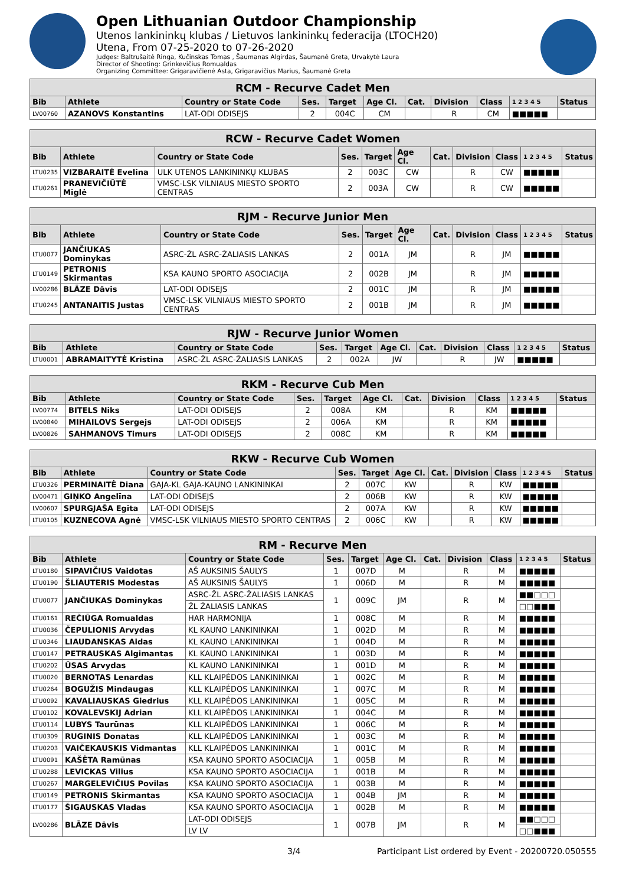Open Lithuanian Outdoor Championship
Utenos lankininkų klubas / Lietuvos lankininkų federacija (LTOCH20)
Utena, From 07-25-2020 to 07-26-2020
Judges: Baltrušaitė Ringa, Kučinskas Tomas , Šaumanas Algirdas, Šaumanė Greta, Urvakytė Laura
Director of Shooting: Grinkevičius Romualdas
Organizing Committee: Grigaravičienė Asta, Grigaravičius Marius, Šaumanė Greta
| RCM - Recurve Cadet Men | | | | | | | | | | |
| Bib | Athlete | Country or State Code | Ses. | Target | Age Cl. | Cat. | Division | Class | 1 2 3 4 5 | Status |
| LV00760 | AZANOVS Konstantins | LAT-ODI ODISEJS | 2 | 004C | CM | | R | CM | ■■■■■ | |
| RCW - Recurve Cadet Women | | | | | | | | | | |
| Bib | Athlete | Country or State Code | Ses. | Target | Age Cl. | Cat. | Division | Class | 1 2 3 4 5 | Status |
| LTU0235 | VIZBARAITĖ Evelina | ULK UTENOS LANKININKŲ KLUBAS | 2 | 003C | CW | | R | CW | ■■■■■ | |
| LTU0261 | PRANEVIČIŪTĖ Miglė | VMSC-LSK VILNIAUS MIESTO SPORTO CENTRAS | 2 | 003A | CW | | R | CW | ■■■■■ | |
| RJM - Recurve Junior Men | | | | | | | | | | |
| Bib | Athlete | Country or State Code | Ses. | Target | Age Cl. | Cat. | Division | Class | 1 2 3 4 5 | Status |
| LTU0077 | JANČIUKAS Dominykas | ASRC-ŽL ASRC-ŽALIASIS LANKAS | 2 | 001A | JM | | R | JM | ■■■■■ | |
| LTU0149 | PETRONIS Skirmantas | KSA KAUNO SPORTO ASOCIACIJA | 2 | 002B | JM | | R | JM | ■■■■■ | |
| LV00286 | BLĀZE Dāvis | LAT-ODI ODISEJS | 2 | 001C | JM | | R | JM | ■■■■■ | |
| LTU0245 | ANTANAITIS Justas | VMSC-LSK VILNIAUS MIESTO SPORTO CENTRAS | 2 | 001B | JM | | R | JM | ■■■■■ | |
| RJW - Recurve Junior Women | | | | | | | | | | |
| Bib | Athlete | Country or State Code | Ses. | Target | Age Cl. | Cat. | Division | Class | 1 2 3 4 5 | Status |
| LTU0001 | ABRAMAITYTĖ Kristina | ASRC-ŽL ASRC-ŽALIASIS LANKAS | 2 | 002A | JW | | R | JW | ■■■■■ | |
| RKM - Recurve Cub Men | | | | | | | | | | |
| Bib | Athlete | Country or State Code | Ses. | Target | Age Cl. | Cat. | Division | Class | 1 2 3 4 5 | Status |
| LV00774 | BITELS Niks | LAT-ODI ODISEJS | 2 | 008A | KM | | R | KM | ■■■■■ | |
| LV00840 | MIHAILOVS Sergejs | LAT-ODI ODISEJS | 2 | 006A | KM | | R | KM | ■■■■■ | |
| LV00826 | SAHMANOVS Timurs | LAT-ODI ODISEJS | 2 | 008C | KM | | R | KM | ■■■■■ | |
| RKW - Recurve Cub Women | | | | | | | | | | |
| Bib | Athlete | Country or State Code | Ses. | Target | Age Cl. | Cat. | Division | Class | 1 2 3 4 5 | Status |
| LTU0326 | PERMINAITĖ Diana | GAJA-KL GAJA-KAUNO LANKININKAI | 2 | 007C | KW | | R | KW | ■■■■■ | |
| LV00471 | GIŅKO Angelīna | LAT-ODI ODISEJS | 2 | 006B | KW | | R | KW | ■■■■■ | |
| LV00607 | SPURGJAŠA Egita | LAT-ODI ODISEJS | 2 | 007A | KW | | R | KW | ■■■■■ | |
| LTU0105 | KUZNECOVA Agnė | VMSC-LSK VILNIAUS MIESTO SPORTO CENTRAS | 2 | 006C | KW | | R | KW | ■■■■■ | |
| RM - Recurve Men | | | | | | | | | | |
| Bib | Athlete | Country or State Code | Ses. | Target | Age Cl. | Cat. | Division | Class | 1 2 3 4 5 | Status |
| LTU0180 | SIPAVIČIUS Vaidotas | AŠ AUKSINIS ŠAULYS | 1 | 007D | M | | R | M | ■■■■■ | |
| LTU0190 | ŠLIAUTERIS Modestas | AŠ AUKSINIS ŠAULYS | 1 | 006D | M | | R | M | ■■■■■ | |
| LTU0077 | JANČIUKAS Dominykas | ASRC-ŽL ASRC-ŽALIASIS LANKAS | 1 | 009C | JM | | R | M | ■■□□□ | |
| | | ŽL ŽALIASIS LANKAS | | | | | | | □□■■■ | |
| LTU0161 | REČIŪGA Romualdas | HAR HARMONIJA | 1 | 008C | M | | R | M | ■■■■■ | |
| LTU0036 | ČEPULIONIS Arvydas | KL KAUNO LANKININKAI | 1 | 002D | M | | R | M | ■■■■■ | |
| LTU0346 | LIAUDANSKAS Aidas | KL KAUNO LANKININKAI | 1 | 004D | M | | R | M | ■■■■■ | |
| LTU0147 | PETRAUSKAS Algimantas | KL KAUNO LANKININKAI | 1 | 003D | M | | R | M | ■■■■■ | |
| LTU0202 | ŪSAS Arvydas | KL KAUNO LANKININKAI | 1 | 001D | M | | R | M | ■■■■■ | |
| LTU0020 | BERNOTAS Lenardas | KLL KLAIPĖDOS LANKININKAI | 1 | 002C | M | | R | M | ■■■■■ | |
| LTU0264 | BOGUŽIS Mindaugas | KLL KLAIPĖDOS LANKININKAI | 1 | 007C | M | | R | M | ■■■■■ | |
| LTU0092 | KAVALIAUSKAS Giedrius | KLL KLAIPĖDOS LANKININKAI | 1 | 005C | M | | R | M | ■■■■■ | |
| LTU0102 | KOVALEVSKIJ Adrian | KLL KLAIPĖDOS LANKININKAI | 1 | 004C | M | | R | M | ■■■■■ | |
| LTU0114 | LUBYS Taurūnas | KLL KLAIPĖDOS LANKININKAI | 1 | 006C | M | | R | M | ■■■■■ | |
| LTU0309 | RUGINIS Donatas | KLL KLAIPĖDOS LANKININKAI | 1 | 003C | M | | R | M | ■■■■■ | |
| LTU0203 | VAIČEKAUSKIS Vidmantas | KLL KLAIPĖDOS LANKININKAI | 1 | 001C | M | | R | M | ■■■■■ | |
| LTU0091 | KAŠĖTA Ramūnas | KSA KAUNO SPORTO ASOCIACIJA | 1 | 005B | M | | R | M | ■■■■■ | |
| LTU0288 | LEVICKAS Vilius | KSA KAUNO SPORTO ASOCIACIJA | 1 | 001B | M | | R | M | ■■■■■ | |
| LTU0267 | MARGELEVIČIUS Povilas | KSA KAUNO SPORTO ASOCIACIJA | 1 | 003B | M | | R | M | ■■■■■ | |
| LTU0149 | PETRONIS Skirmantas | KSA KAUNO SPORTO ASOCIACIJA | 1 | 004B | JM | | R | M | ■■■■■ | |
| LTU0177 | ŠIGAUSKAS Vladas | KSA KAUNO SPORTO ASOCIACIJA | 1 | 002B | M | | R | M | ■■■■■ | |
| LV00286 | BLĀZE Dāvis | LAT-ODI ODISEJS | 1 | 007B | JM | | R | M | ■■□□□ | |
| | | LV LV | | | | | | | □□■■■ | |
3/4 Participant List ordered by Event - 20200720.050555